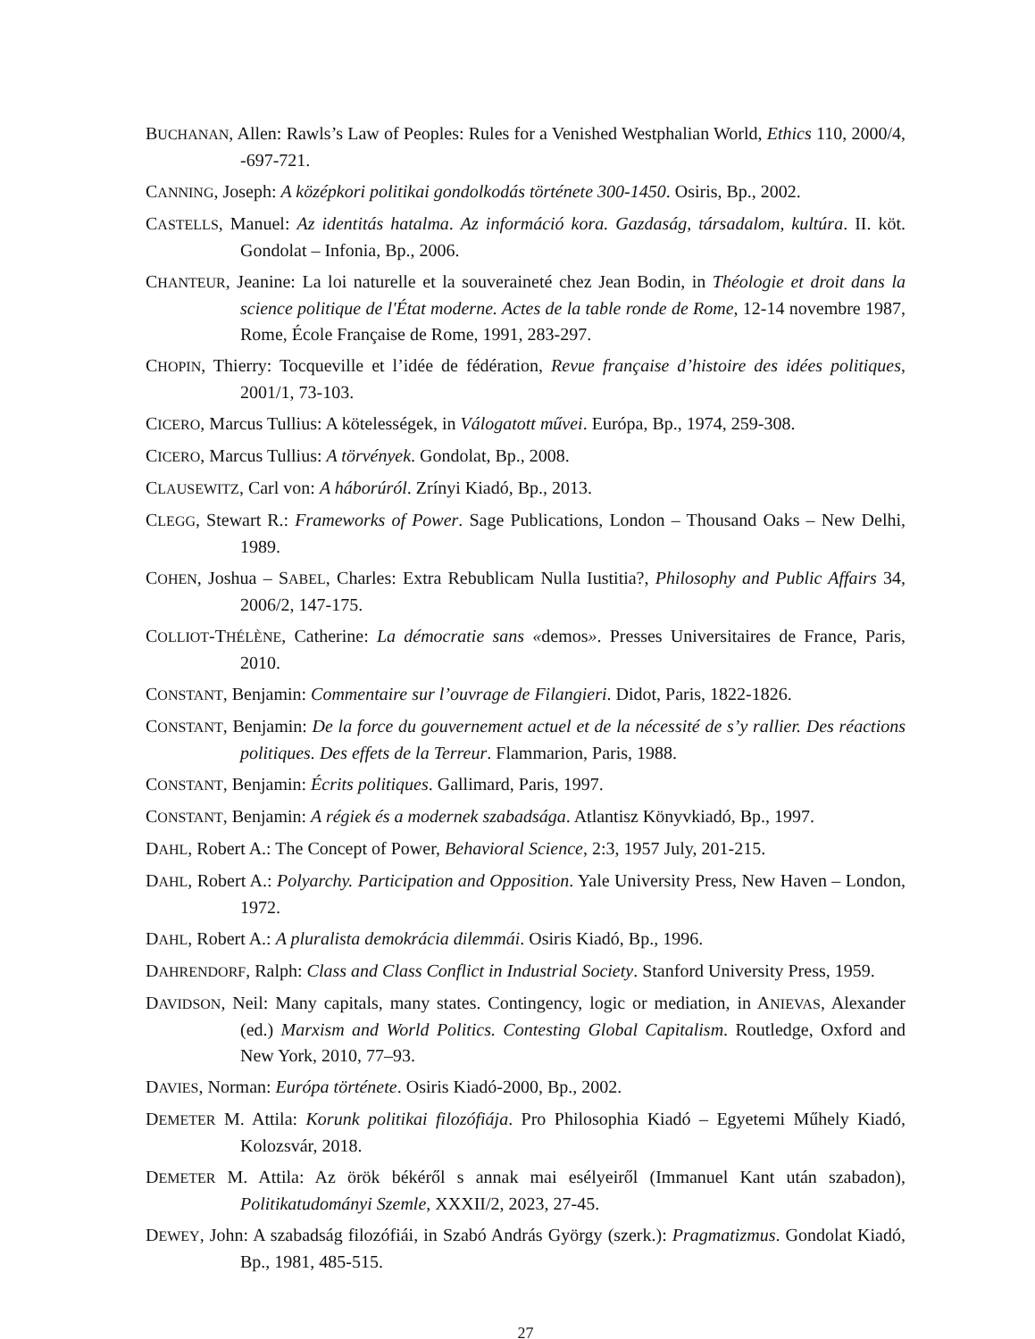BUCHANAN, Allen: Rawls’s Law of Peoples: Rules for a Venished Westphalian World, Ethics 110, 2000/4, -697-721.
CANNING, Joseph: A középkori politikai gondolkodás története 300-1450. Osiris, Bp., 2002.
CASTELLS, Manuel: Az identitás hatalma. Az információ kora. Gazdaság, társadalom, kultúra. II. köt. Gondolat – Infonia, Bp., 2006.
CHANTEUR, Jeanine: La loi naturelle et la souveraineté chez Jean Bodin, in Théologie et droit dans la science politique de l'État moderne. Actes de la table ronde de Rome, 12-14 novembre 1987, Rome, École Française de Rome, 1991, 283-297.
CHOPIN, Thierry: Tocqueville et l’idée de fédération, Revue française d’histoire des idées politiques, 2001/1, 73-103.
CICERO, Marcus Tullius: A kötelességek, in Válogatott művei. Európa, Bp., 1974, 259-308.
CICERO, Marcus Tullius: A törvények. Gondolat, Bp., 2008.
CLAUSEWITZ, Carl von: A háborúról. Zrínyi Kiadó, Bp., 2013.
CLEGG, Stewart R.: Frameworks of Power. Sage Publications, London – Thousand Oaks – New Delhi, 1989.
COHEN, Joshua – SABEL, Charles: Extra Rebublicam Nulla Iustitia?, Philosophy and Public Affairs 34, 2006/2, 147-175.
COLLIOT-THÉLÈNE, Catherine: La démocratie sans «demos». Presses Universitaires de France, Paris, 2010.
CONSTANT, Benjamin: Commentaire sur l’ouvrage de Filangieri. Didot, Paris, 1822-1826.
CONSTANT, Benjamin: De la force du gouvernement actuel et de la nécessité de s’y rallier. Des réactions politiques. Des effets de la Terreur. Flammarion, Paris, 1988.
CONSTANT, Benjamin: Écrits politiques. Gallimard, Paris, 1997.
CONSTANT, Benjamin: A régiek és a modernek szabadsága. Atlantisz Könyvkiadó, Bp., 1997.
DAHL, Robert A.: The Concept of Power, Behavioral Science, 2:3, 1957 July, 201-215.
DAHL, Robert A.: Polyarchy. Participation and Opposition. Yale University Press, New Haven – London, 1972.
DAHL, Robert A.: A pluralista demokrácia dilemmái. Osiris Kiadó, Bp., 1996.
DAHRENDORF, Ralph: Class and Class Conflict in Industrial Society. Stanford University Press, 1959.
DAVIDSON, Neil: Many capitals, many states. Contingency, logic or mediation, in ANIEVAS, Alexander (ed.) Marxism and World Politics. Contesting Global Capitalism. Routledge, Oxford and New York, 2010, 77–93.
DAVIES, Norman: Európa története. Osiris Kiadó-2000, Bp., 2002.
DEMETER M. Attila: Korunk politikai filozófiája. Pro Philosophia Kiadó – Egyetemi Műhely Kiadó, Kolozsvár, 2018.
DEMETER M. Attila: Az örök békéről s annak mai esélyeiről (Immanuel Kant után szabadon), Politikatudományi Szemle, XXXII/2, 2023, 27-45.
DEWEY, John: A szabadság filozófiái, in Szabó András György (szerk.): Pragmatizmus. Gondolat Kiadó, Bp., 1981, 485-515.
27